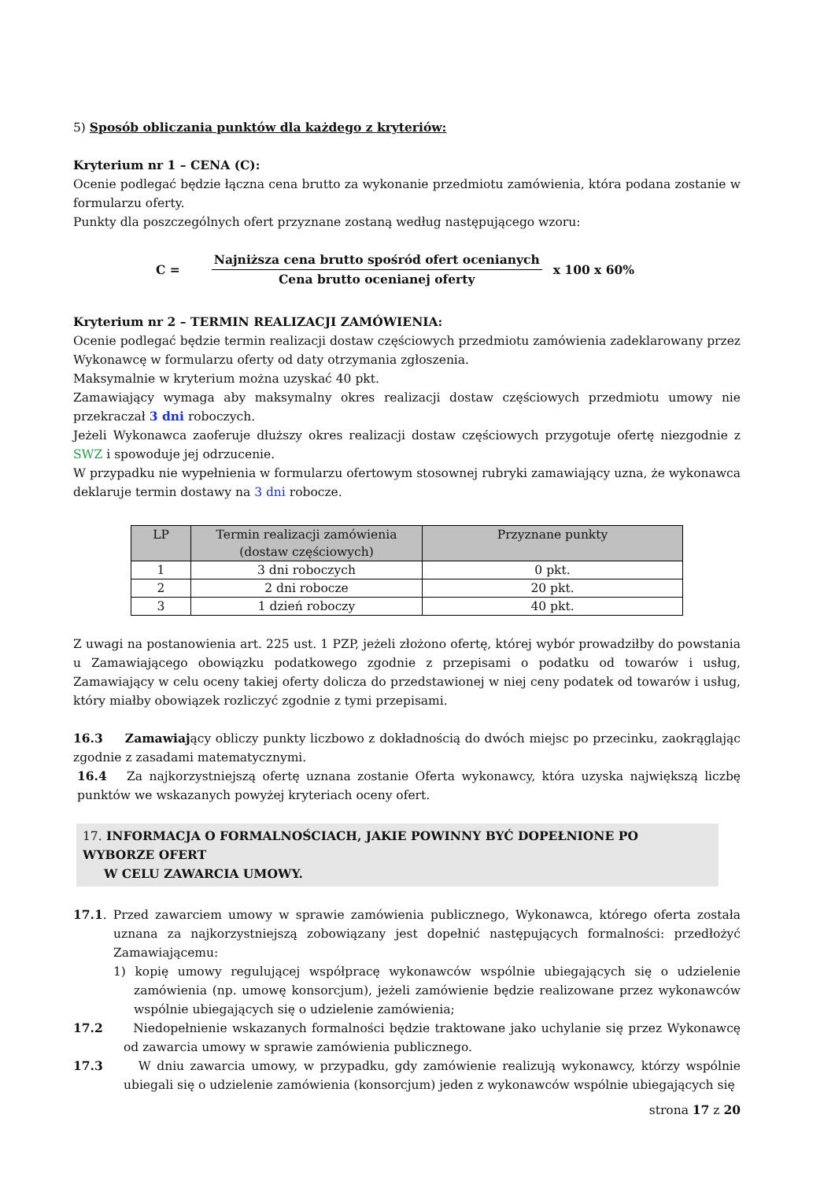5) Sposób obliczania punktów dla każdego z kryteriów:
Kryterium nr 1 – CENA (C):
Ocenie podlegać będzie łączna cena brutto za wykonanie przedmiotu zamówienia, która podana zostanie w formularzu oferty.
Punkty dla poszczególnych ofert przyznane zostaną według następującego wzoru:
C =
Najniższa cena brutto spośród ofert ocenianych
Cena brutto ocenianej oferty
x 100 x 60%
Kryterium nr 2 – TERMIN REALIZACJI ZAMÓWIENIA:
Ocenie podlegać będzie termin realizacji dostaw częściowych przedmiotu zamówienia zadeklarowany przez Wykonawcę w formularzu oferty od daty otrzymania zgłoszenia.
Maksymalnie w kryterium można uzyskać 40 pkt.
Zamawiający wymaga aby maksymalny okres realizacji dostaw częściowych przedmiotu umowy nie przekraczał 3 dni roboczych.
Jeżeli Wykonawca zaoferuje dłuższy okres realizacji dostaw częściowych przygotuje ofertę niezgodnie z SWZ i spowoduje jej odrzucenie.
W przypadku nie wypełnienia w formularzu ofertowym stosownej rubryki zamawiający uzna, że wykonawca deklaruje termin dostawy na 3 dni robocze.
| LP | Termin realizacji zamówienia (dostaw częściowych) | Przyznane punkty |
| --- | --- | --- |
| 1 | 3 dni roboczych | 0 pkt. |
| 2 | 2 dni robocze | 20 pkt. |
| 3 | 1 dzień roboczy | 40 pkt. |
Z uwagi na postanowienia art. 225 ust. 1 PZP, jeżeli złożono ofertę, której wybór prowadziłby do powstania u Zamawiającego obowiązku podatkowego zgodnie z przepisami o podatku od towarów i usług, Zamawiający w celu oceny takiej oferty dolicza do przedstawionej w niej ceny podatek od towarów i usług, który miałby obowiązek rozliczyć zgodnie z tymi przepisami.
16.3 Zamawiający obliczy punkty liczbowo z dokładnością do dwóch miejsc po przecinku, zaokrąglając zgodnie z zasadami matematycznymi.
16.4 Za najkorzystniejszą ofertę uznana zostanie Oferta wykonawcy, która uzyska największą liczbę punktów we wskazanych powyżej kryteriach oceny ofert.
17. INFORMACJA O FORMALNOŚCIACH, JAKIE POWINNY BYĆ DOPEŁNIONE PO WYBORZE OFERT
W CELU ZAWARCIA UMOWY.
17.1. Przed zawarciem umowy w sprawie zamówienia publicznego, Wykonawca, którego oferta została uznana za najkorzystniejszą zobowiązany jest dopełnić następujących formalności: przedłożyć Zamawiającemu:
1) kopię umowy regulującej współpracę wykonawców wspólnie ubiegających się o udzielenie zamówienia (np. umowę konsorcjum), jeżeli zamówienie będzie realizowane przez wykonawców wspólnie ubiegających się o udzielenie zamówienia;
17.2 Niedopełnienie wskazanych formalności będzie traktowane jako uchylanie się przez Wykonawcę od zawarcia umowy w sprawie zamówienia publicznego.
17.3 W dniu zawarcia umowy, w przypadku, gdy zamówienie realizują wykonawcy, którzy wspólnie ubiegali się o udzielenie zamówienia (konsorcjum) jeden z wykonawców wspólnie ubiegających się
strona 17 z 20